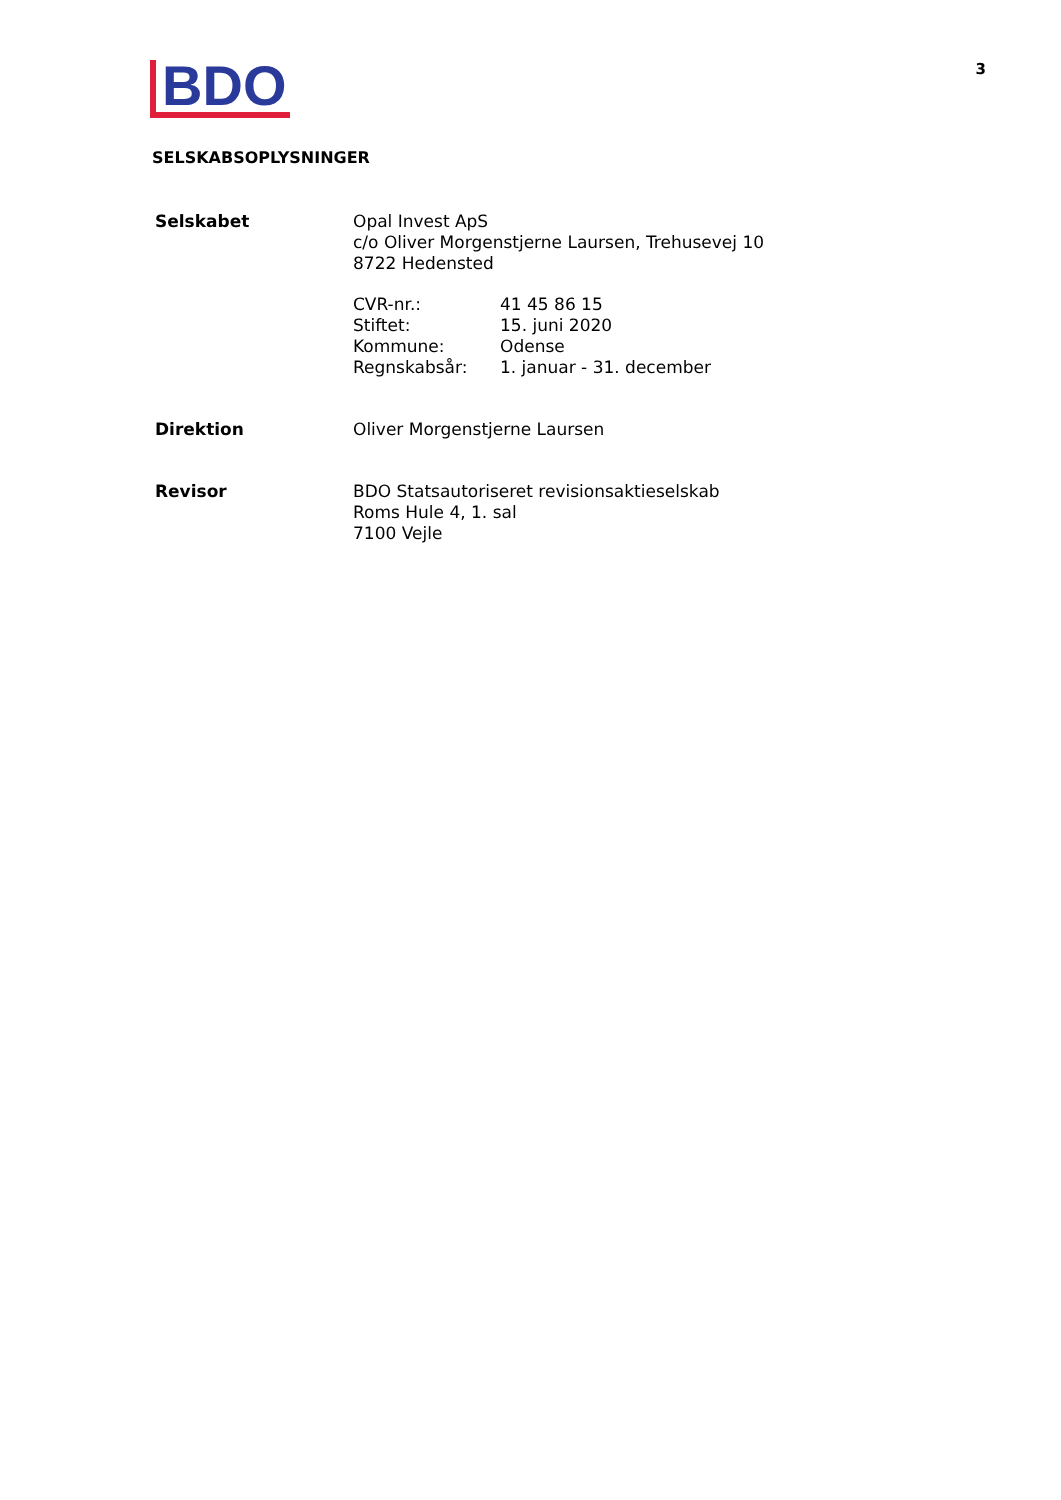BDO
3
SELSKABSOPLYSNINGER
Selskabet Opal Invest ApS
c/o Oliver Morgenstjerne Laursen, Trehusevej 10
8722 Hedensted
CVR-nr.: 41 45 86 15
Stiftet: 15. juni 2020
Kommune: Odense
Regnskabsår: 1. januar - 31. december
Direktion Oliver Morgenstjerne Laursen
Revisor BDO Statsautoriseret revisionsaktieselskab
Roms Hule 4, 1. sal
7100 Vejle